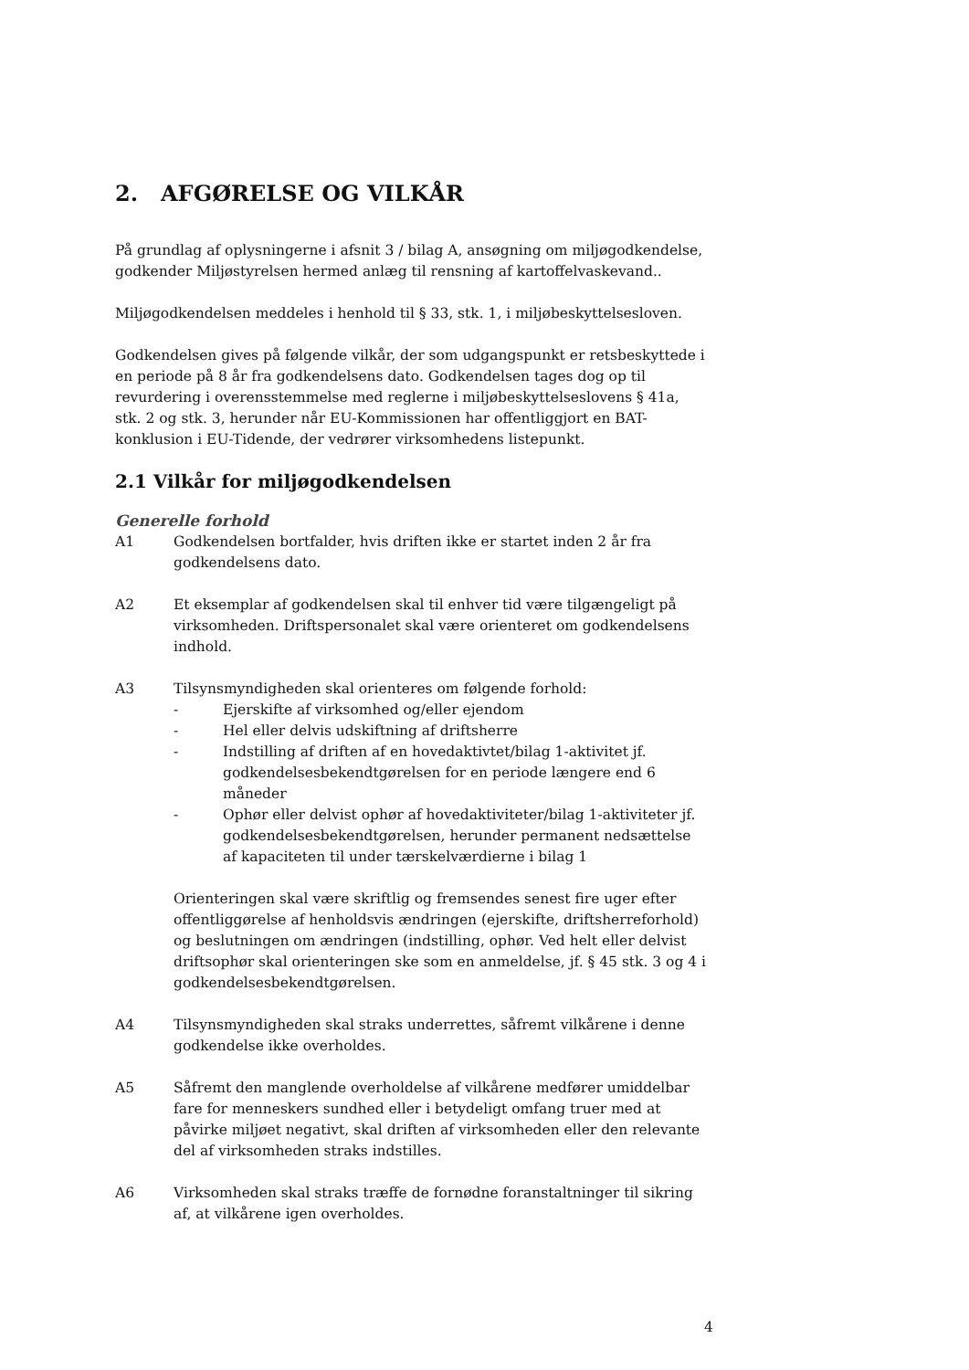2. AFGØRELSE OG VILKÅR
På grundlag af oplysningerne i afsnit 3 / bilag A, ansøgning om miljøgodkendelse, godkender Miljøstyrelsen hermed anlæg til rensning af kartoffelvaskevand..
Miljøgodkendelsen meddeles i henhold til § 33, stk. 1, i miljøbeskyttelsesloven.
Godkendelsen gives på følgende vilkår, der som udgangspunkt er retsbeskyttede i en periode på 8 år fra godkendelsens dato. Godkendelsen tages dog op til revurdering i overensstemmelse med reglerne i miljøbeskyttelseslovens § 41a, stk. 2 og stk. 3, herunder når EU-Kommissionen har offentliggjort en BAT-konklusion i EU-Tidende, der vedrører virksomhedens listepunkt.
2.1 Vilkår for miljøgodkendelsen
Generelle forhold
A1 Godkendelsen bortfalder, hvis driften ikke er startet inden 2 år fra godkendelsens dato.
A2 Et eksemplar af godkendelsen skal til enhver tid være tilgængeligt på virksomheden. Driftspersonalet skal være orienteret om godkendelsens indhold.
A3 Tilsynsmyndigheden skal orienteres om følgende forhold:
- Ejerskifte af virksomhed og/eller ejendom
- Hel eller delvis udskiftning af driftsherre
- Indstilling af driften af en hovedaktivtet/bilag 1-aktivitet jf. godkendelsesbekendtgørelsen for en periode længere end 6 måneder
- Ophør eller delvist ophør af hovedaktiviteter/bilag 1-aktiviteter jf. godkendelsesbekendtgørelsen, herunder permanent nedsættelse af kapaciteten til under tærskelværdierne i bilag 1
Orienteringen skal være skriftlig og fremsendes senest fire uger efter offentliggørelse af henholdsvis ændringen (ejerskifte, driftsherreforhold) og beslutningen om ændringen (indstilling, ophør. Ved helt eller delvist driftsophør skal orienteringen ske som en anmeldelse, jf. § 45 stk. 3 og 4 i godkendelsesbekendtgørelsen.
A4 Tilsynsmyndigheden skal straks underrettes, såfremt vilkårene i denne godkendelse ikke overholdes.
A5 Såfremt den manglende overholdelse af vilkårene medfører umiddelbar fare for menneskers sundhed eller i betydeligt omfang truer med at påvirke miljøet negativt, skal driften af virksomheden eller den relevante del af virksomheden straks indstilles.
A6 Virksomheden skal straks træffe de fornødne foranstaltninger til sikring af, at vilkårene igen overholdes.
4